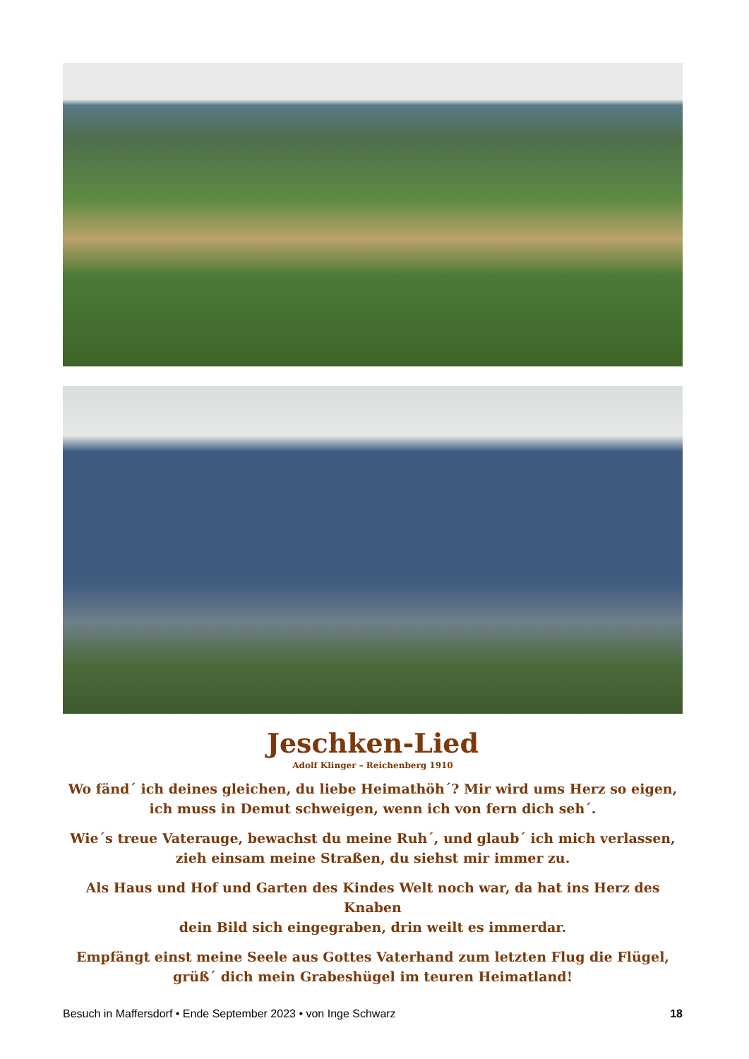Jeschken-Lied
Adolf Klinger – Reichenberg 1910
Wo fänd´ ich deines gleichen, du liebe Heimathöh´? Mir wird ums Herz so eigen,
ich muss in Demut schweigen, wenn ich von fern dich seh´.
Wie´s treue Vaterauge, bewachst du meine Ruh´, und glaub´ ich mich verlassen,
zieh einsam meine Straßen, du siehst mir immer zu.
Als Haus und Hof und Garten des Kindes Welt noch war, da hat ins Herz des Knaben
dein Bild sich eingegraben, drin weilt es immerdar.
Empfängt einst meine Seele aus Gottes Vaterhand zum letzten Flug die Flügel,
grüß´ dich mein Grabeshügel im teuren Heimatland!
Besuch in Maffersdorf • Ende September 2023 • von Inge Schwarz 18